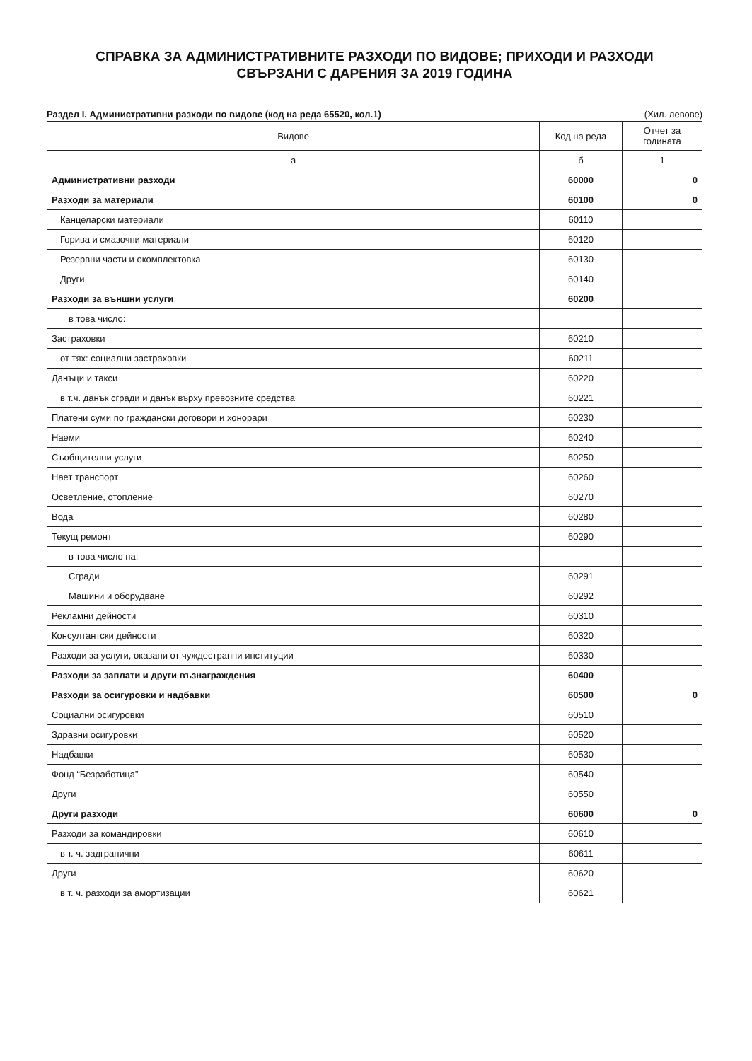СПРАВКА ЗА АДМИНИСТРАТИВНИТЕ РАЗХОДИ ПО ВИДОВЕ; ПРИХОДИ И РАЗХОДИ
СВЪРЗАНИ С ДАРЕНИЯ ЗА 2019 ГОДИНА
Раздел I. Административни разходи по видове (код на реда 65520, кол.1) (Хил. левове)
| Видове | Код на реда | Отчет за годината |
| --- | --- | --- |
| а | б | 1 |
| Административни разходи | 60000 | 0 |
| Разходи за материали | 60100 | 0 |
| Канцеларски материали | 60110 | |
| Горива и смазочни материали | 60120 | |
| Резервни части и окомплектовка | 60130 | |
| Други | 60140 | |
| Разходи за външни услуги | 60200 | |
| в това число: | | |
| Застраховки | 60210 | |
| от тях: социални застраховки | 60211 | |
| Данъци и такси | 60220 | |
| в т.ч. данък сгради и данък върху превозните средства | 60221 | |
| Платени суми по граждански договори и хонорари | 60230 | |
| Наеми | 60240 | |
| Съобщителни услуги | 60250 | |
| Нает транспорт | 60260 | |
| Осветление, отопление | 60270 | |
| Вода | 60280 | |
| Текущ ремонт | 60290 | |
| в това число на: | | |
| Сгради | 60291 | |
| Машини и оборудване | 60292 | |
| Рекламни дейности | 60310 | |
| Консултантски дейности | 60320 | |
| Разходи за услуги, оказани от чуждестранни институции | 60330 | |
| Разходи за заплати и други възнаграждения | 60400 | |
| Разходи за осигуровки и надбавки | 60500 | 0 |
| Социални осигуровки | 60510 | |
| Здравни осигуровки | 60520 | |
| Надбавки | 60530 | |
| Фонд “Безработица” | 60540 | |
| Други | 60550 | |
| Други разходи | 60600 | 0 |
| Разходи за командировки | 60610 | |
| в т. ч. задгранични | 60611 | |
| Други | 60620 | |
| в т. ч. разходи за амортизации | 60621 | |